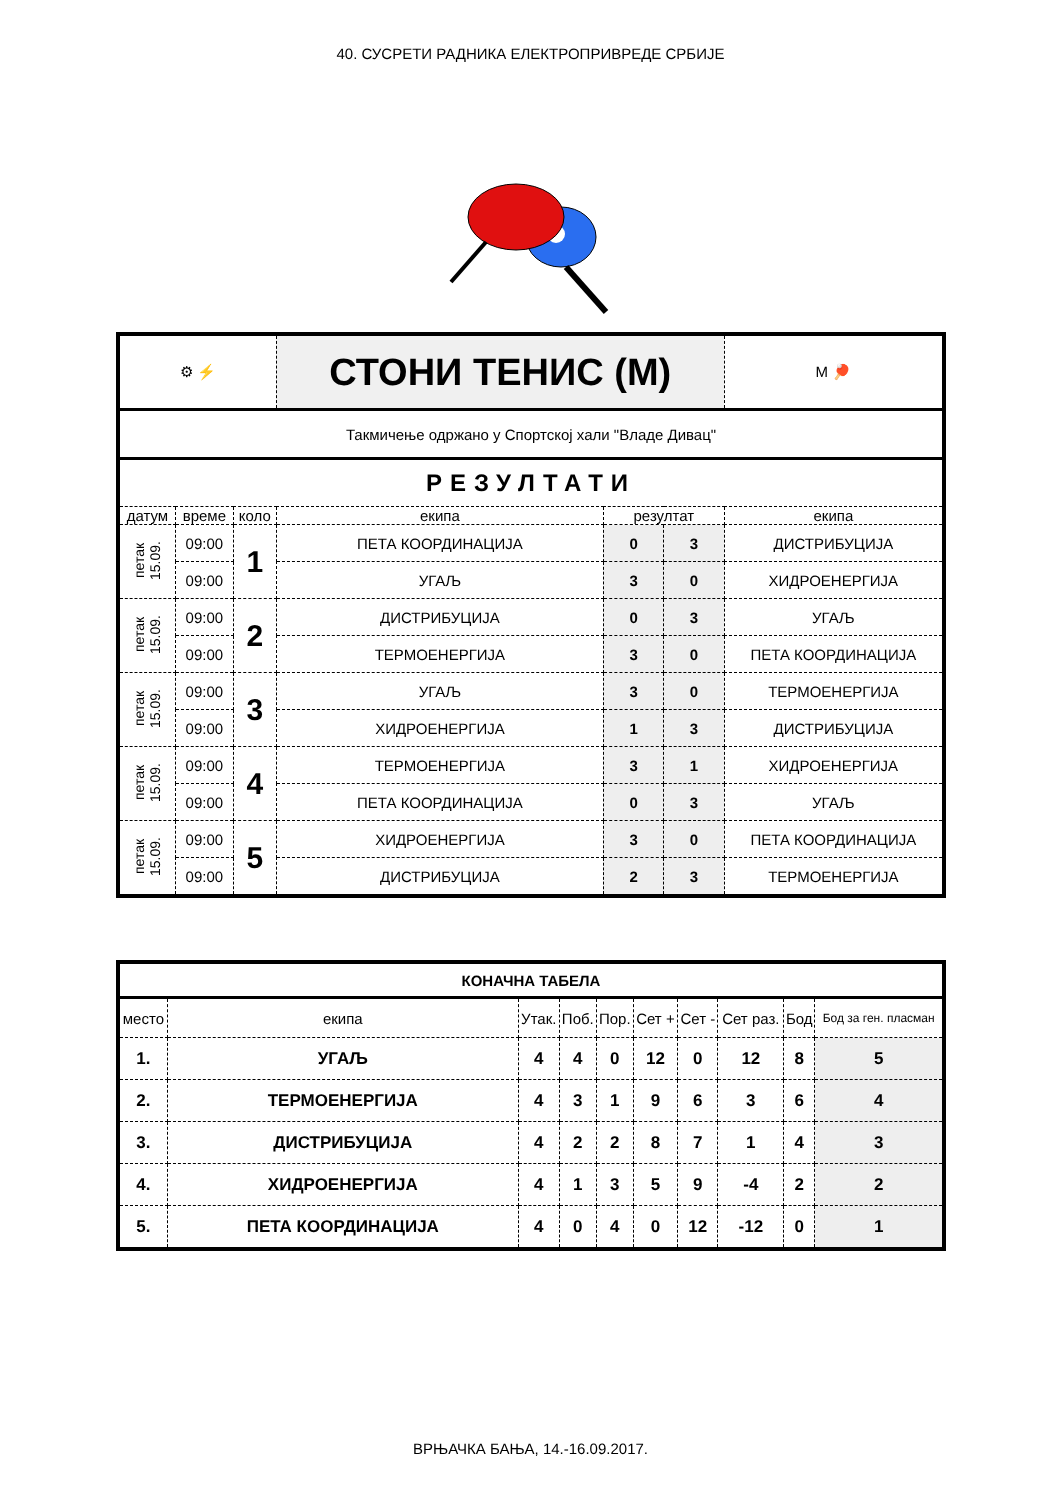40. СУСРЕТИ РАДНИКА ЕЛЕКТРОПРИВРЕДЕ СРБИЈЕ
| ⚙ ⚡ | | | СТОНИ ТЕНИС (М) | | | | М 🏓 |
| Такмичење одржано у Спортској хали "Владе Дивац" | | | | | | | |
| РЕЗУЛТАТИ | | | | | | | |
| датум | време | коло | екипа | резултат | | екипа | |
| петак 15.09. | 09:00 | 1 | ПЕТА КООРДИНАЦИЈА | 0 | 3 | ДИСТРИБУЦИЈА | |
| | 09:00 | | УГАЉ | 3 | 0 | ХИДРОЕНЕРГИЈА | |
| петак 15.09. | 09:00 | 2 | ДИСТРИБУЦИЈА | 0 | 3 | УГАЉ | |
| | 09:00 | | ТЕРМОЕНЕРГИЈА | 3 | 0 | ПЕТА КООРДИНАЦИЈА | |
| петак 15.09. | 09:00 | 3 | УГАЉ | 3 | 0 | ТЕРМОЕНЕРГИЈА | |
| | 09:00 | | ХИДРОЕНЕРГИЈА | 1 | 3 | ДИСТРИБУЦИЈА | |
| петак 15.09. | 09:00 | 4 | ТЕРМОЕНЕРГИЈА | 3 | 1 | ХИДРОЕНЕРГИЈА | |
| | 09:00 | | ПЕТА КООРДИНАЦИЈА | 0 | 3 | УГАЉ | |
| петак 15.09. | 09:00 | 5 | ХИДРОЕНЕРГИЈА | 3 | 0 | ПЕТА КООРДИНАЦИЈА | |
| | 09:00 | | ДИСТРИБУЦИЈА | 2 | 3 | ТЕРМОЕНЕРГИЈА | |
| КОНАЧНА ТАБЕЛА | | | | | | | | | |
| место | екипа | Утак. | Поб. | Пор. | Сет + | Сет - | Сет раз. | Бод | Бод за ген. пласман |
| 1. | УГАЉ | 4 | 4 | 0 | 12 | 0 | 12 | 8 | 5 |
| 2. | ТЕРМОЕНЕРГИЈА | 4 | 3 | 1 | 9 | 6 | 3 | 6 | 4 |
| 3. | ДИСТРИБУЦИЈА | 4 | 2 | 2 | 8 | 7 | 1 | 4 | 3 |
| 4. | ХИДРОЕНЕРГИЈА | 4 | 1 | 3 | 5 | 9 | -4 | 2 | 2 |
| 5. | ПЕТА КООРДИНАЦИЈА | 4 | 0 | 4 | 0 | 12 | -12 | 0 | 1 |
ВРЊАЧКА БАЊА, 14.-16.09.2017.